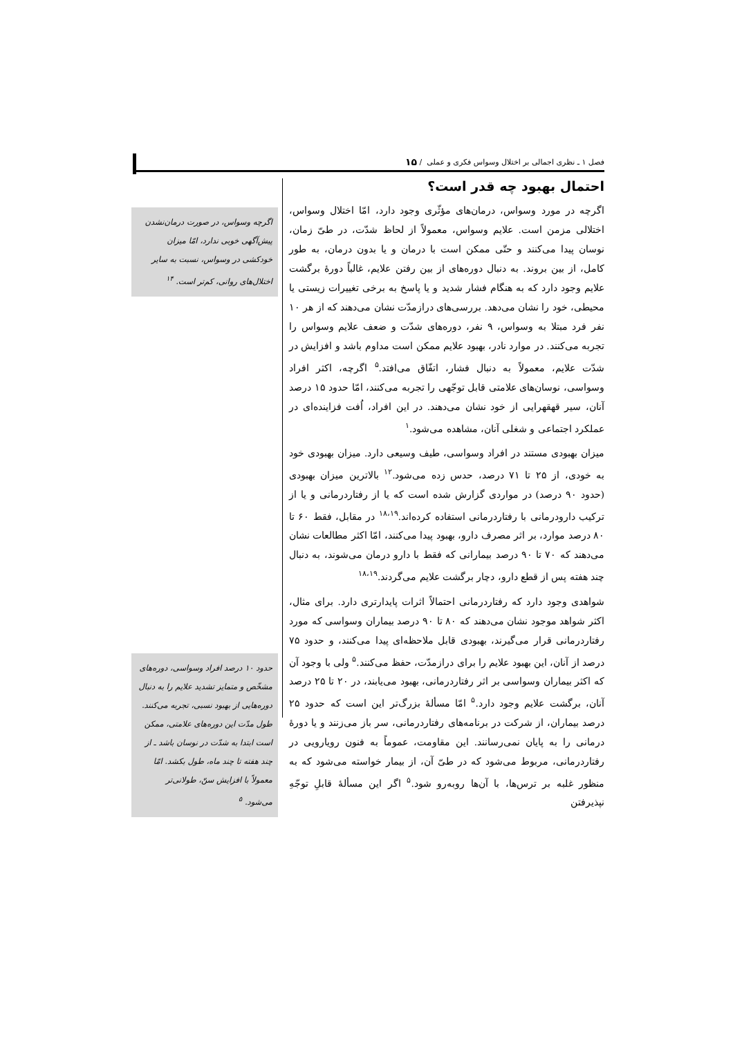فصل ۱ ـ نظری اجمالی بر اختلال وسواس فکری و عملی / ۱۵
احتمال بهبود چه قدر است؟
اگرچه در مورد وسواس، درمان‌های مؤثّری وجود دارد، امّا اختلال وسواس، اختلالی مزمن است. علایم وسواس، معمولاً از لحاظ شدّت، در طیّ زمان، نوسان پیدا می‌کنند و حتّی ممکن است با درمان و یا بدون درمان، به طور کامل، از بین بروند. به دنبال دوره‌های از بین رفتن علایم، غالباً دورهٔ برگشت علایم وجود دارد که به هنگام فشار شدید و یا پاسخ به برخی تغییرات زیستی یا محیطی، خود را نشان می‌دهد. بررسی‌های درازمدّت نشان می‌دهند که از هر ۱۰ نفر فرد مبتلا به وسواس، ۹ نفر، دوره‌های شدّت و ضعف علایم وسواس را تجربه می‌کنند. در موارد نادر، بهبود علایم ممکن است مداوم باشد و افزایش در شدّت علایم، معمولاً به دنبال فشار، اتفّاق می‌افتد.<sup>۵</sup> اگرچه، اکثر افراد وسواسی، نوسان‌های علامتی قابل توجّهی را تجربه می‌کنند، امّا حدود ۱۵ درصد آنان، سیر قهقهرایی از خود نشان می‌دهند. در این افراد، اُفت فزاینده‌ای در عملکرد اجتماعی و شغلی آنان، مشاهده می‌شود.<sup>۱</sup>
میزان بهبودی مستند در افراد وسواسی، طیف وسیعی دارد. میزان بهبودی خود به خودی، از ۲۵ تا ۷۱ درصد، حدس زده می‌شود.<sup>۱۲</sup> بالاترین میزان بهبودی (حدود ۹۰ درصد) در مواردی گزارش شده است که یا از رفتاردرمانی و یا از ترکیب دارودرمانی با رفتاردرمانی استفاده کرده‌اند.<sup>۱۸،۱۹</sup> در مقابل، فقط ۶۰ تا ۸۰ درصد موارد، بر اثر مصرف دارو، بهبود پیدا می‌کنند، امّا اکثر مطالعات نشان می‌دهند که ۷۰ تا ۹۰ درصد بیمارانی که فقط با دارو درمان می‌شوند، به دنبال چند هفته پس از قطع دارو، دچار برگشت علایم می‌گردند.<sup>۱۸،۱۹</sup>
شواهدی وجود دارد که رفتاردرمانی احتمالاً اثرات پایدارتری دارد. برای مثال، اکثر شواهد موجود نشان می‌دهند که ۸۰ تا ۹۰ درصد بیماران وسواسی که مورد رفتاردرمانی قرار می‌گیرند، بهبودی قابل ملاحظه‌ای پیدا می‌کنند، و حدود ۷۵ درصد از آنان، این بهبود علایم را برای درازمدّت، حفظ می‌کنند.<sup>۵</sup> ولی با وجود آن که اکثر بیماران وسواسی بر اثر رفتاردرمانی، بهبود می‌یابند، در ۲۰ تا ۲۵ درصد آنان، برگشت علایم وجود دارد.<sup>۵</sup> امّا مسألهٔ بزرگ‌تر این است که حدود ۲۵ درصد بیماران، از شرکت در برنامه‌های رفتاردرمانی، سر باز می‌زنند و یا دورهٔ درمانی را به پایان نمی‌رسانند. این مقاومت، عموماً به فنون رویارویی در رفتاردرمانی، مربوط می‌شود که در طیّ آن، از بیمار خواسته می‌شود که به منظور غلبه بر ترس‌ها، با آن‌ها روبه‌رو شود.<sup>۵</sup> اگر این مسألهٔ قابلِ توجّهِ نپذیرفتن
اگرچه وسواس، در صورت درمان‌نشدن پیش‌آگهی خوبی ندارد، امّا میزان خودکشی در وسواس، نسبت به سایر اختلال‌های روانی، کم‌تر است. <sup>۱۴</sup>
حدود ۱۰ درصد افراد وسواسی، دوره‌های مشخّص و متمایز تشدید علایم را به دنبال دوره‌هایی از بهبود نسبی، تجربه می‌کنند. طول مدّت این دوره‌های علامتی، ممکن است ابتدا به شدّت در نوسان باشد ـ از چند هفته تا چند ماه، طول بکشد. امّا معمولاً با افزایش سنّ، طولانی‌تر می‌شود. <sup>۵</sup>